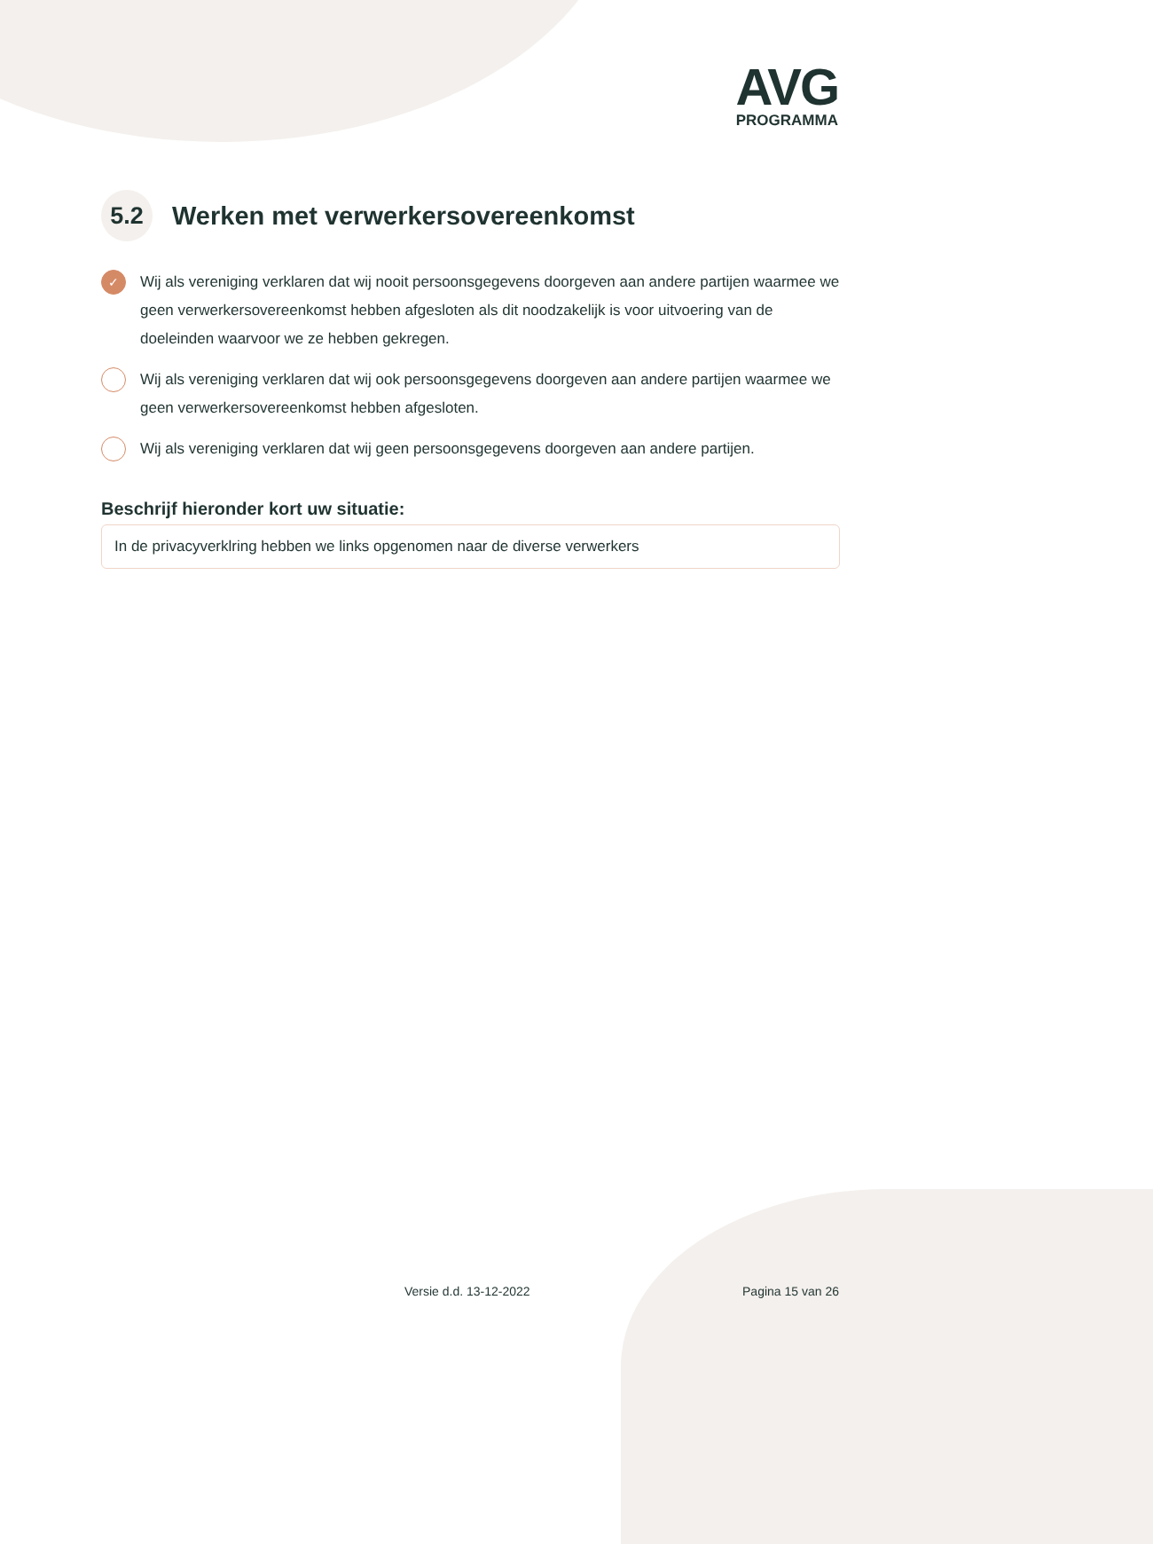AVG
PROGRAMMA
5.2 Werken met verwerkersovereenkomst
✓ Wij als vereniging verklaren dat wij nooit persoonsgegevens doorgeven aan andere partijen waarmee we geen verwerkersovereenkomst hebben afgesloten als dit noodzakelijk is voor uitvoering van de doeleinden waarvoor we ze hebben gekregen.
Wij als vereniging verklaren dat wij ook persoonsgegevens doorgeven aan andere partijen waarmee we geen verwerkersovereenkomst hebben afgesloten.
Wij als vereniging verklaren dat wij geen persoonsgegevens doorgeven aan andere partijen.
Beschrijf hieronder kort uw situatie:
In de privacyverklring hebben we links opgenomen naar de diverse verwerkers
Versie d.d. 13-12-2022 Pagina 15 van 26